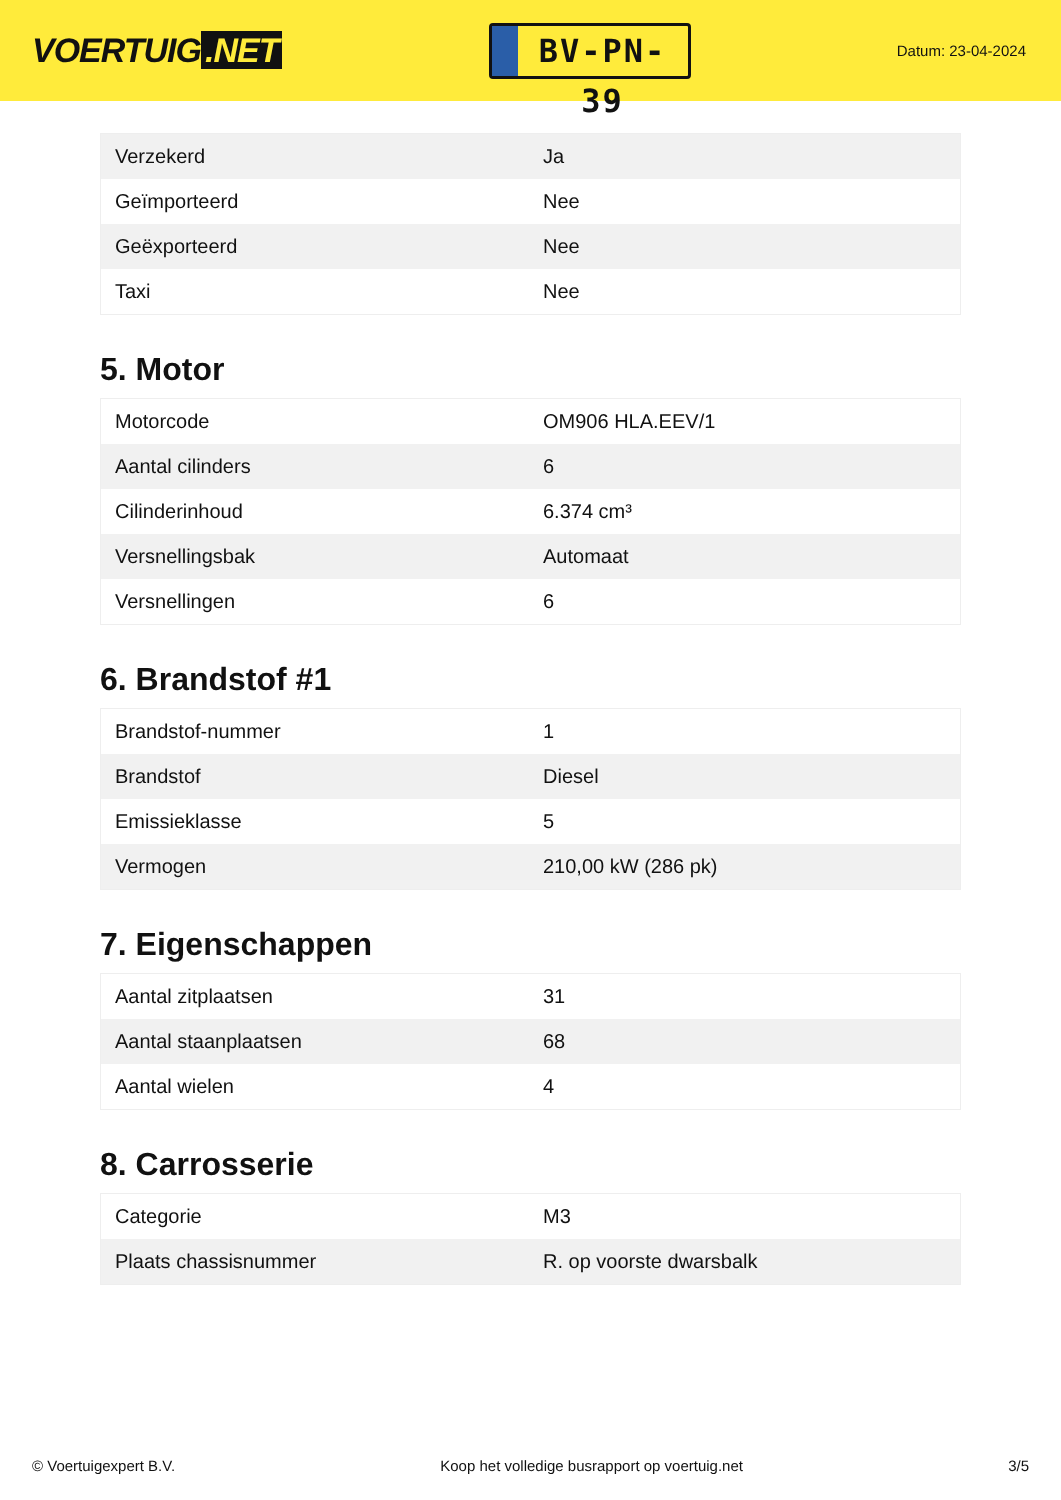VOERTUIG.NET
BV-PN-39
Datum: 23-04-2024
| Verzekerd | Ja |
| Geïmporteerd | Nee |
| Geëxporteerd | Nee |
| Taxi | Nee |
5. Motor
| Motorcode | OM906 HLA.EEV/1 |
| Aantal cilinders | 6 |
| Cilinderinhoud | 6.374 cm³ |
| Versnellingsbak | Automaat |
| Versnellingen | 6 |
6. Brandstof #1
| Brandstof-nummer | 1 |
| Brandstof | Diesel |
| Emissieklasse | 5 |
| Vermogen | 210,00 kW (286 pk) |
7. Eigenschappen
| Aantal zitplaatsen | 31 |
| Aantal staanplaatsen | 68 |
| Aantal wielen | 4 |
8. Carrosserie
| Categorie | M3 |
| Plaats chassisnummer | R. op voorste dwarsbalk |
© Voertuigexpert B.V. Koop het volledige busrapport op voertuig.net 3/5